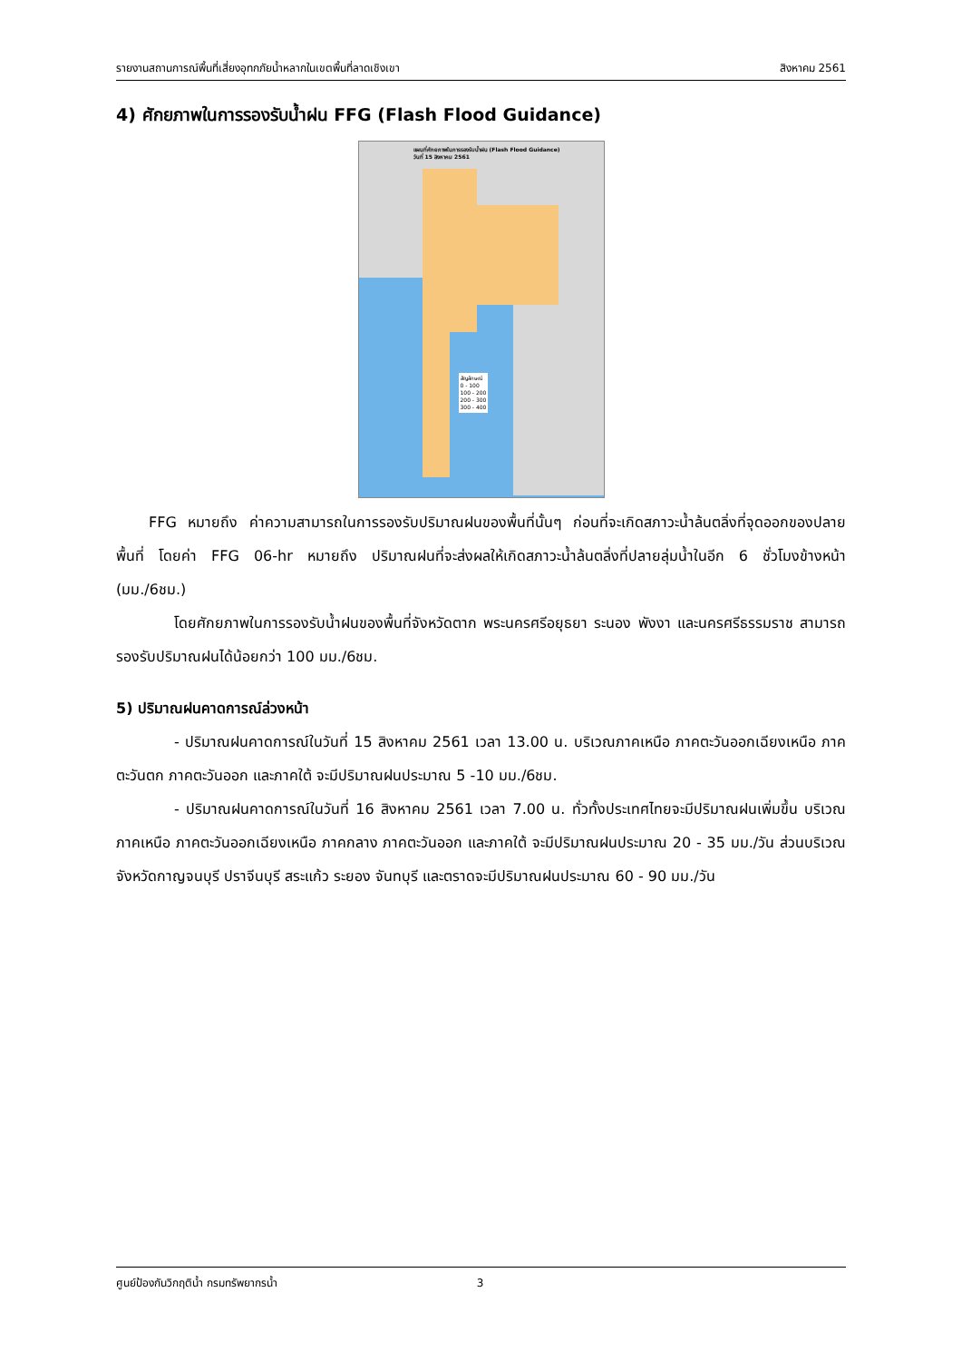รายงานสถานการณ์พื้นที่เสี่ยงอุทกภัยน้ำหลากในเขตพื้นที่ลาดเชิงเขา สิงหาคม 2561
4) ศักยภาพในการรองรับน้ำฝน FFG (Flash Flood Guidance)
แผนที่ศักยภาพในการรองรับน้ำฝน (Flash Flood Guidance)
วันที่ 15 สิงหาคม 2561
สัญลักษณ์
0 - 100
100 - 200
200 - 300
300 - 400
FFG หมายถึง ค่าความสามารถในการรองรับปริมาณฝนของพื้นที่นั้นๆ ก่อนที่จะเกิดสภาวะน้ำล้นตลิ่งที่จุดออกของปลายพื้นที่ โดยค่า FFG 06-hr หมายถึง ปริมาณฝนที่จะส่งผลให้เกิดสภาวะน้ำล้นตลิ่งที่ปลายลุ่มน้ำในอีก 6 ชั่วโมงข้างหน้า (มม./6ชม.)
โดยศักยภาพในการรองรับน้ำฝนของพื้นที่จังหวัดตาก พระนครศรีอยุธยา ระนอง พังงา และนครศรีธรรมราช สามารถรองรับปริมาณฝนได้น้อยกว่า 100 มม./6ชม.
5) ปริมาณฝนคาดการณ์ล่วงหน้า
- ปริมาณฝนคาดการณ์ในวันที่ 15 สิงหาคม 2561 เวลา 13.00 น. บริเวณภาคเหนือ ภาคตะวันออกเฉียงเหนือ ภาคตะวันตก ภาคตะวันออก และภาคใต้ จะมีปริมาณฝนประมาณ 5 -10 มม./6ชม.
- ปริมาณฝนคาดการณ์ในวันที่ 16 สิงหาคม 2561 เวลา 7.00 น. ทั่วทั้งประเทศไทยจะมีปริมาณฝนเพิ่มขึ้น บริเวณภาคเหนือ ภาคตะวันออกเฉียงเหนือ ภาคกลาง ภาคตะวันออก และภาคใต้ จะมีปริมาณฝนประมาณ 20 - 35 มม./วัน ส่วนบริเวณจังหวัดกาญจนบุรี ปราจีนบุรี สระแก้ว ระยอง จันทบุรี และตราดจะมีปริมาณฝนประมาณ 60 - 90 มม./วัน
ศูนย์ป้องกันวิกฤติน้ำ กรมทรัพยากรน้ำ 3